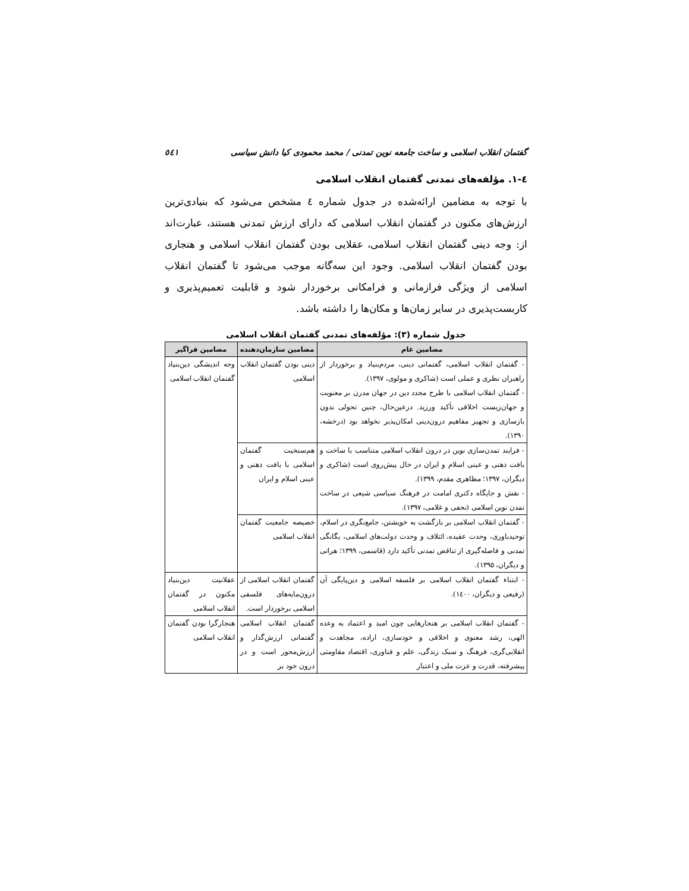گفتمان انقلاب اسلامی و ساخت جامعه نوین تمدنی / محمد محمودی کیا دانش سیاسی ٥٤١
٤-١. مؤلفه‌های تمدنی گفتمان انقلاب اسلامی
با توجه به مضامین ارائه‌شده در جدول شماره ٤ مشخص می‌شود که بنیادی‌ترین ارزش‌های مکنون در گفتمان انقلاب اسلامی که دارای ارزش تمدنی هستند، عبارت‌اند از: وجه دینی گفتمان انقلاب اسلامی، عقلایی بودن گفتمان انقلاب اسلامی و هنجاری بودن گفتمان انقلاب اسلامی. وجود این سه‌گانه موجب می‌شود تا گفتمان انقلاب اسلامی از ویژگی فرازمانی و فرامکانی برخوردار شود و قابلیت تعمیم‌پذیری و کاربست‌پذیری در سایر زمان‌ها و مکان‌ها را داشته باشد.
جدول شماره (٣): مؤلفه‌های تمدنی گفتمان انقلاب اسلامی
| مضامین عام | مضامین سازمان‌دهنده | مضامین فراگیر |
| --- | --- | --- |
| - گفتمان انقلاب اسلامی، گفتمانی دینی، مردم‌بنیاد و برخوردار از راهبران نظری و عملی است (شاکری و مولوی، ١٣٩٧). - گفتمان انقلاب اسلامی با طرح مجدد دین در جهان مدرن بر معنویت و جهان‌زیست اخلاقی تأکید ورزید. درعین‌حال، چنین تحولی بدون بازسازی و تجهیز مفاهیم درون‌دینی امکان‌پذیر نخواهد بود (درخشه، ١٣٩٠). | دینی بودن گفتمان انقلاب اسلامی | وجه اندیشگی دین‌بنیاد گفتمان انقلاب اسلامی |
| - فرایند تمدن‌سازی نوین در درون انقلاب اسلامی متناسب با ساخت و بافت ذهنی و عینی اسلام و ایران در حال پیش‌روی است (شاکری و دیگران، ١٣٩٧؛ مظاهری مقدم، ١٣٩٩). - نقش و جایگاه دکتری امامت در فرهنگ سیاسی شیعی در ساخت تمدن نوین اسلامی (نجفی و غلامی، ١٣٩٧). | هم‌سنخیت گفتمان اسلامی با بافت ذهنی و عینی اسلام و ایران | |
| - گفتمان انقلاب اسلامی بر بازگشت به خویشتن، جامع‌نگری در اسلام، توحیدباوری، وحدت عقیده، ائتلاف و وحدت دولت‌های اسلامی، یگانگی تمدنی و فاصله‌گیری از تناقض تمدنی تأکید دارد (قاسمی، ١٣٩٩؛ هراتی و دیگران، ١٣٩٥). | خصیصه جامعیت گفتمان انقلاب اسلامی | |
| - ابتناء گفتمان انقلاب اسلامی بر فلسفه اسلامی و دین‌پایگی آن (رفیعی و دیگران، ١٤٠٠). | گفتمان انقلاب اسلامی از درون‌مایه‌های فلسفی اسلامی برخوردار است. | عقلانیت دین‌بنیاد مکنون در گفتمان انقلاب اسلامی |
| - گفتمان انقلاب اسلامی بر هنجارهایی چون امید و اعتماد به وعده الهی، رشد معنوی و اخلاقی و خودسازی، اراده، مجاهدت و انقلابی‌گری، فرهنگ و سبک زندگی، علم و فناوری، اقتصاد مقاومتی پیشرفته، قدرت و عزت ملی و اعتبار | گفتمان انقلاب اسلامی گفتمانی ارزش‌گذار و ارزش‌محور است و در درون خود بر | هنجارگرا بودن گفتمان انقلاب اسلامی |